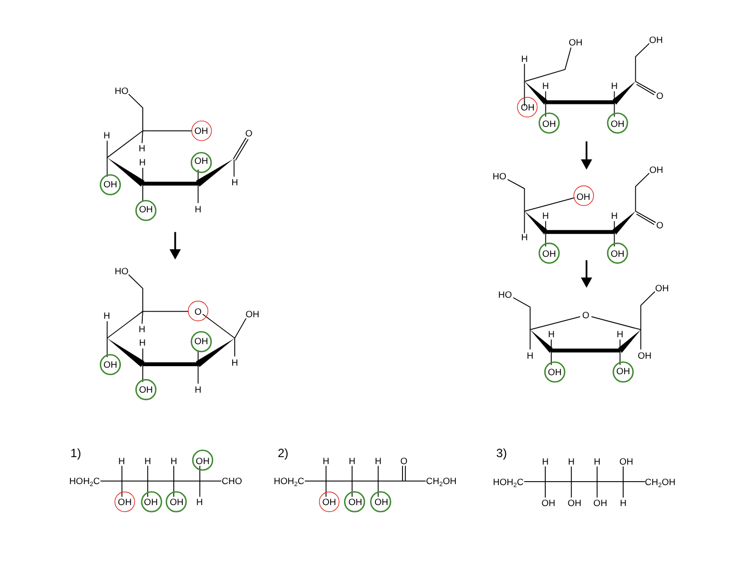HO
OH
H
H
O
H
OH
OH
H
OH
H
HO
O
OH
H
H
H
OH
OH
H
OH
H
OH
OH
H
H
H
O
OH
OH
OH
HO
OH
OH
H
H
O
H
OH
OH
HO
OH
O
H
H
H
OH
OH
OH
1)
HOH2C
CHO
H
H
H
OH
OH
OH
OH
H
2)
HOH2C
CH2OH
H
H
H
O
OH
OH
OH
3)
HOH2C
CH2OH
H
H
H
OH
OH
OH
OH
H